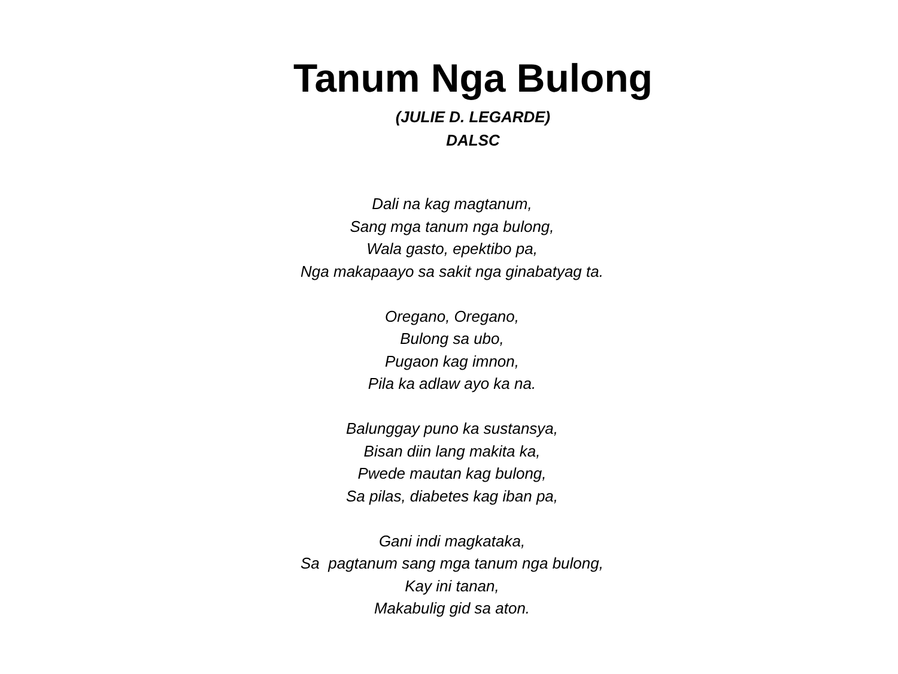Tanum Nga Bulong
(JULIE D. LEGARDE)
DALSC
Dali na kag magtanum,
Sang mga tanum nga bulong,
Wala gasto, epektibo pa,
Nga makapaayo sa sakit nga ginabatyag ta.
Oregano, Oregano,
Bulong sa ubo,
Pugaon kag imnon,
Pila ka adlaw ayo ka na.
Balunggay puno ka sustansya,
Bisan diin lang makita ka,
Pwede mautan kag bulong,
Sa pilas, diabetes kag iban pa,
Gani indi magkataka,
Sa pagtanum sang mga tanum nga bulong,
Kay ini tanan,
Makabulig gid sa aton.